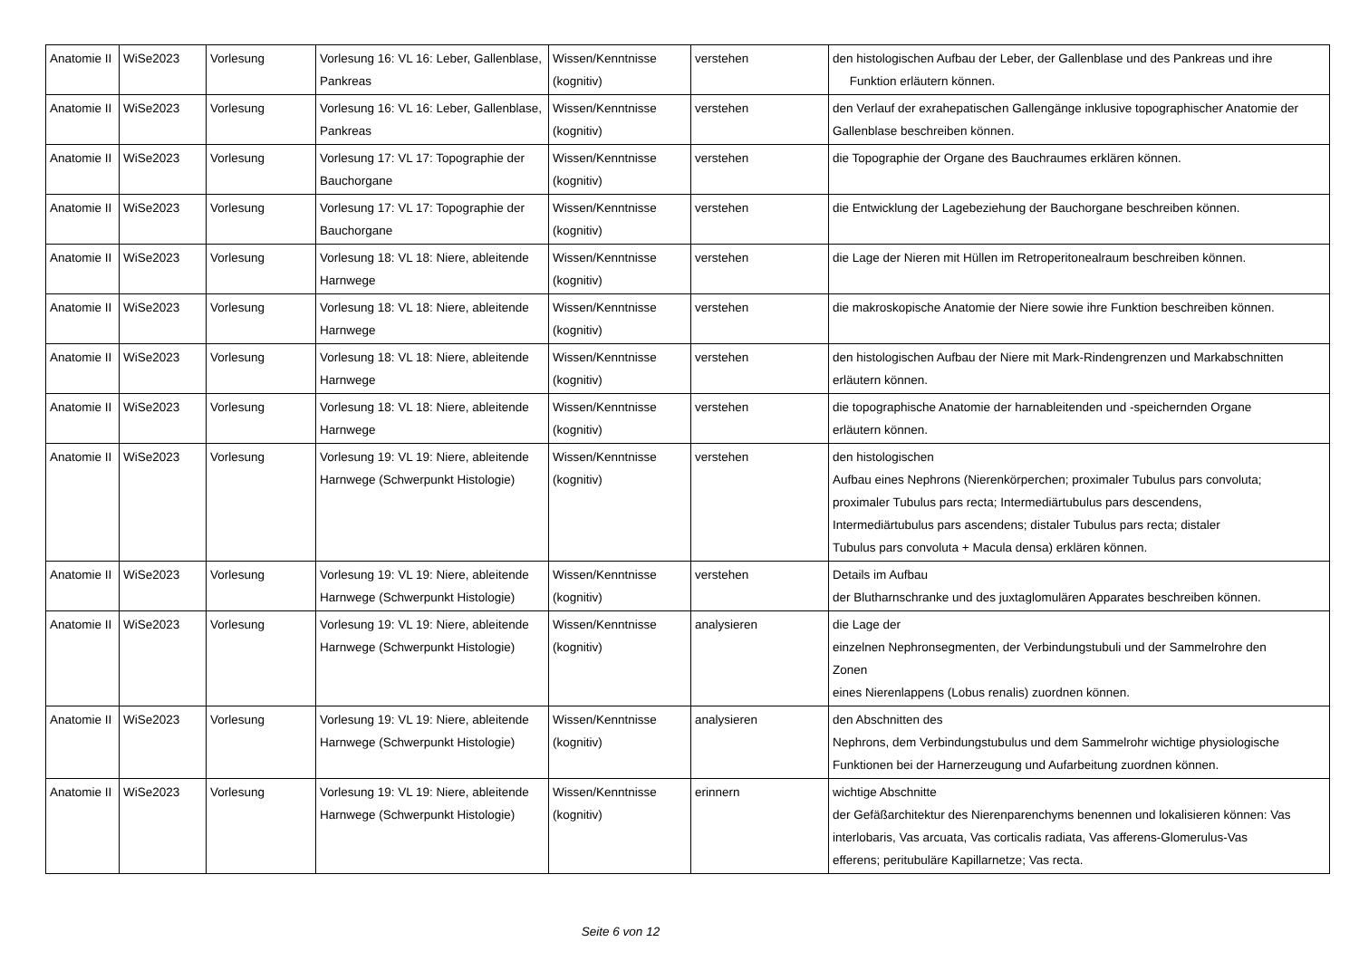| Anatomie II | WiSe2023 | Vorlesung | Vorlesung 16: VL 16: Leber, Gallenblase, Pankreas | Wissen/Kenntnisse (kognitiv) | verstehen | den histologischen Aufbau der Leber, der Gallenblase und des Pankreas und ihre Funktion erläutern können. |
| Anatomie II | WiSe2023 | Vorlesung | Vorlesung 16: VL 16: Leber, Gallenblase, Pankreas | Wissen/Kenntnisse (kognitiv) | verstehen | den Verlauf der exrahepatischen Gallengänge inklusive topographischer Anatomie der Gallenblase beschreiben können. |
| Anatomie II | WiSe2023 | Vorlesung | Vorlesung 17: VL 17: Topographie der Bauchorgane | Wissen/Kenntnisse (kognitiv) | verstehen | die Topographie der Organe des Bauchraumes erklären können. |
| Anatomie II | WiSe2023 | Vorlesung | Vorlesung 17: VL 17: Topographie der Bauchorgane | Wissen/Kenntnisse (kognitiv) | verstehen | die Entwicklung der Lagebeziehung der Bauchorgane beschreiben können. |
| Anatomie II | WiSe2023 | Vorlesung | Vorlesung 18: VL 18: Niere, ableitende Harnwege | Wissen/Kenntnisse (kognitiv) | verstehen | die Lage der Nieren mit Hüllen im Retroperitonealraum beschreiben können. |
| Anatomie II | WiSe2023 | Vorlesung | Vorlesung 18: VL 18: Niere, ableitende Harnwege | Wissen/Kenntnisse (kognitiv) | verstehen | die makroskopische Anatomie der Niere sowie ihre Funktion beschreiben können. |
| Anatomie II | WiSe2023 | Vorlesung | Vorlesung 18: VL 18: Niere, ableitende Harnwege | Wissen/Kenntnisse (kognitiv) | verstehen | den histologischen Aufbau der Niere mit Mark-Rindengrenzen und Markabschnitten erläutern können. |
| Anatomie II | WiSe2023 | Vorlesung | Vorlesung 18: VL 18: Niere, ableitende Harnwege | Wissen/Kenntnisse (kognitiv) | verstehen | die topographische Anatomie der harnableitenden und -speichernden Organe erläutern können. |
| Anatomie II | WiSe2023 | Vorlesung | Vorlesung 19: VL 19: Niere, ableitende Harnwege (Schwerpunkt Histologie) | Wissen/Kenntnisse (kognitiv) | verstehen | den histologischen Aufbau eines Nephrons (Nierenkörperchen; proximaler Tubulus pars convoluta; proximaler Tubulus pars recta; Intermediärtubulus pars descendens, Intermediärtubulus pars ascendens; distaler Tubulus pars recta; distaler Tubulus pars convoluta + Macula densa) erklären können. |
| Anatomie II | WiSe2023 | Vorlesung | Vorlesung 19: VL 19: Niere, ableitende Harnwege (Schwerpunkt Histologie) | Wissen/Kenntnisse (kognitiv) | verstehen | Details im Aufbau der Blutharnschranke und des juxtaglomulären Apparates beschreiben können. |
| Anatomie II | WiSe2023 | Vorlesung | Vorlesung 19: VL 19: Niere, ableitende Harnwege (Schwerpunkt Histologie) | Wissen/Kenntnisse (kognitiv) | analysieren | die Lage der einzelnen Nephronsegmenten, der Verbindungstubuli und der Sammelrohre den Zonen eines Nierenlappens (Lobus renalis) zuordnen können. |
| Anatomie II | WiSe2023 | Vorlesung | Vorlesung 19: VL 19: Niere, ableitende Harnwege (Schwerpunkt Histologie) | Wissen/Kenntnisse (kognitiv) | analysieren | den Abschnitten des Nephrons, dem Verbindungstubulus und dem Sammelrohr wichtige physiologische Funktionen bei der Harnerzeugung und Aufarbeitung zuordnen können. |
| Anatomie II | WiSe2023 | Vorlesung | Vorlesung 19: VL 19: Niere, ableitende Harnwege (Schwerpunkt Histologie) | Wissen/Kenntnisse (kognitiv) | erinnern | wichtige Abschnitte der Gefäßarchitektur des Nierenparenchyms benennen und lokalisieren können: Vas interlobaris, Vas arcuata, Vas corticalis radiata, Vas afferens-Glomerulus-Vas efferens; peritubuläre Kapillarnetze; Vas recta. |
Seite 6 von 12